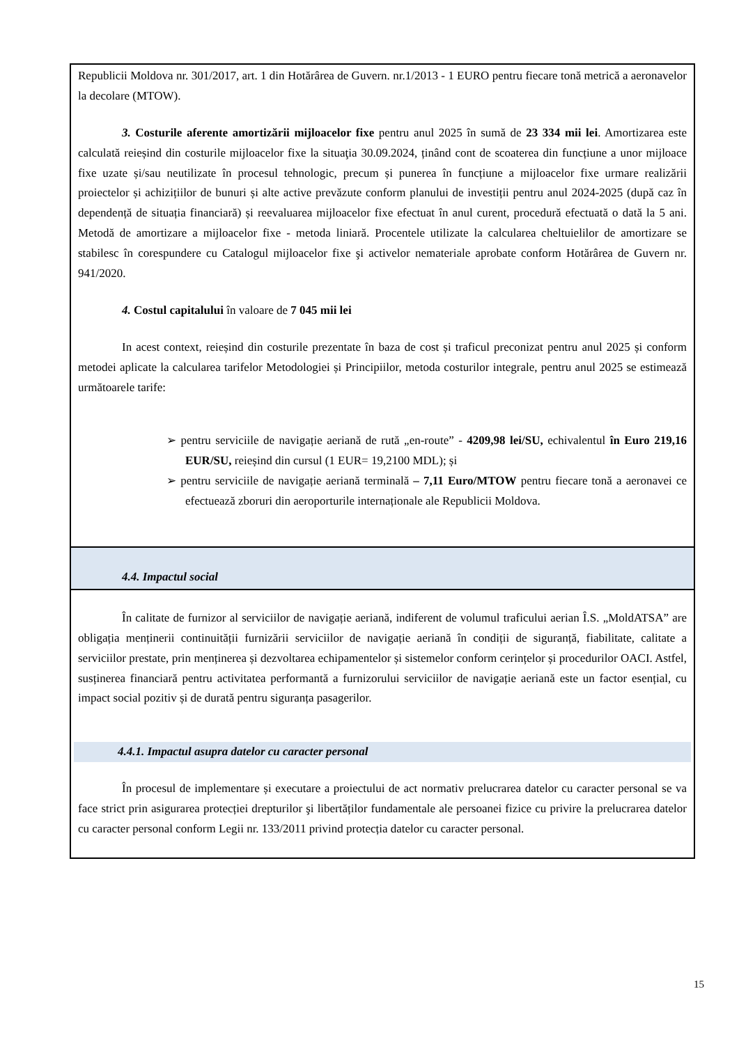| Republicii Moldova nr. 301/2017, art. 1 din Hotărârea de Guvern. nr.1/2013 - 1 EURO pentru fiecare tonă metrică a aeronavelor la decolare (MTOW). 3. Costurile aferente amortizării mijloacelor fixe pentru anul 2025 în sumă de 23 334 mii lei . Amortizarea este calculată reieșind din costurile mijloacelor fixe la situaţia 30.09.2024, ținând cont de scoaterea din funcțiune a unor mijloace fixe uzate și/sau neutilizate în procesul tehnologic, precum și punerea în funcțiune a mijloacelor fixe urmare realizării proiectelor și achizițiilor de bunuri și alte active prevăzute conform planului de investiții pentru anul 2024-2025 (după caz în dependență de situația financiară) și reevaluarea mijloacelor fixe efectuat în anul curent, procedură efectuată o dată la 5 ani. Metodă de amortizare a mijloacelor fixe - metoda liniară. Procentele utilizate la calcularea cheltuielilor de amortizare se stabilesc în corespundere cu Catalogul mijloacelor fixe şi activelor nemateriale aprobate conform Hotărârea de Guvern nr. 941/2020. 4. Costul capitalului în valoare de 7 045 mii lei In acest context, reieșind din costurile prezentate în baza de cost și traficul preconizat pentru anul 2025 și conform metodei aplicate la calcularea tarifelor Metodologiei și Principiilor, metoda costurilor integrale, pentru anul 2025 se estimează următoarele tarife: ➢ pentru serviciile de navigație aeriană de rută „en-route” - 4209,98 lei/SU, echivalentul în Euro 219,16 EUR/SU, reieșind din cursul (1 EUR= 19,2100 MDL); și ➢ pentru serviciile de navigație aeriană terminală – 7,11 Euro/MTOW pentru fiecare tonă a aeronavei ce efectuează zboruri din aeroporturile internaționale ale Republicii Moldova. |
| 4.4. Impactul social |
| În calitate de furnizor al serviciilor de navigație aeriană, indiferent de volumul traficului aerian Î.S. „MoldATSA” are obligația menținerii continuității furnizării serviciilor de navigație aeriană în condiții de siguranță, fiabilitate, calitate a serviciilor prestate, prin menținerea și dezvoltarea echipamentelor și sistemelor conform cerințelor și procedurilor OACI. Astfel, susținerea financiară pentru activitatea performantă a furnizorului serviciilor de navigație aeriană este un factor esențial, cu impact social pozitiv și de durată pentru siguranța pasagerilor. 4.4.1. Impactul asupra datelor cu caracter personal În procesul de implementare și executare a proiectului de act normativ prelucrarea datelor cu caracter personal se va face strict prin asigurarea protecției drepturilor şi libertăților fundamentale ale persoanei fizice cu privire la prelucrarea datelor cu caracter personal conform Legii nr. 133/2011 privind protecția datelor cu caracter personal. |
15